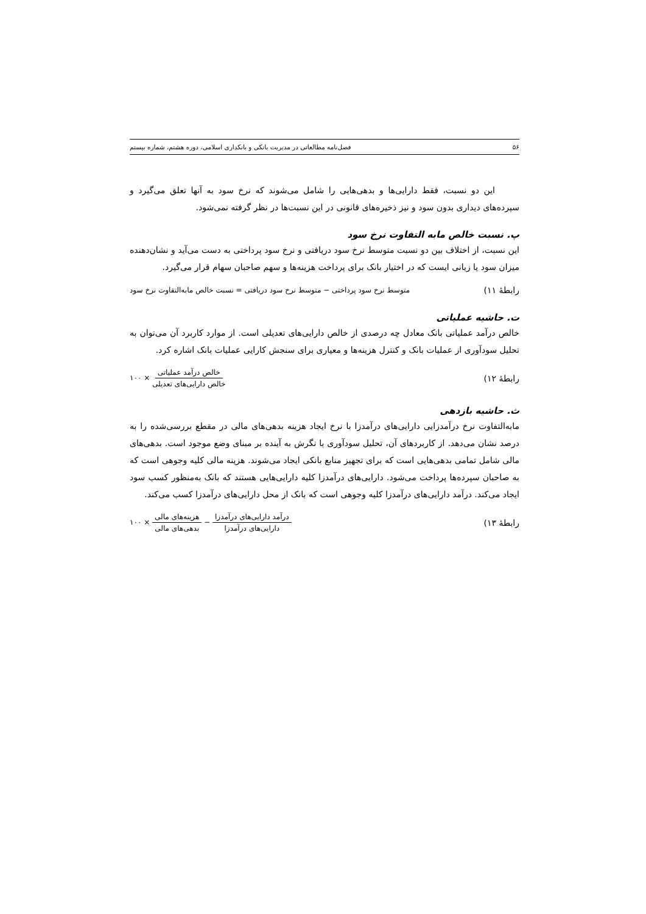۵۶ فصل‌نامه مطالعاتی در مدیریت بانکی و بانکداری اسلامی، دوره هشتم، شماره بیستم
این دو نسبت، فقط دارایی‌ها و بدهی‌هایی را شامل می‌شوند که نرخ سود به آنها تعلق می‌گیرد و سپرده‌های دیداری بدون سود و نیز ذخیره‌های قانونی در این نسبت‌ها در نظر گرفته نمی‌شود.
پ. نسبت خالص مابه التفاوت نرخ سود
این نسبت، از اختلاف بین دو نسبت متوسط نرخ سود دریافتی و نرخ سود پرداختی به دست می‌آید و نشان‌دهنده میزان سود یا زیانی ایست که در اختیار بانک برای پرداخت هزینه‌ها و سهم صاحبان سهام قرار می‌گیرد.
رابطۀ ۱۱) متوسط نرخ سود پرداختی − متوسط نرخ سود دریافتی = نسبت خالص مابه‌التفاوت نرخ سود
ت. حاشیه عملیاتی
خالص درآمد عملیاتی بانک معادل چه درصدی از خالص دارایی‌های تعدیلی است. از موارد کاربرد آن می‌توان به تحلیل سودآوری از عملیات بانک و کنترل هزینه‌ها و معیاری برای سنجش کارایی عملیات بانک اشاره کرد.
رابطۀ ۱۲) خالص درآمد عملیاتی خالص دارایی‌های تعدیلی × ۱۰۰
ث. حاشیه بازدهی
مابه‌التفاوت نرخ درآمدزایی دارایی‌های درآمدزا با نرخ ایجاد هزینه بدهی‌های مالی در مقطع بررسی‌شده را به درصد نشان می‌دهد. از کاربردهای آن، تحلیل سودآوری با نگرش به آینده بر مبنای وضع موجود است. بدهی‌های مالی شامل تمامی بدهی‌هایی است که برای تجهیز منابع بانکی ایجاد می‌شوند. هزینه مالی کلیه وجوهی است که به صاحبان سپرده‌ها پرداخت می‌شود. دارایی‌های درآمدزا کلیه دارایی‌هایی هستند که بانک به‌منظور کسب سود ایجاد می‌کند. درآمد دارایی‌های درآمدزا کلیه وجوهی است که بانک از محل دارایی‌های درآمدزا کسب می‌کند.
رابطۀ ۱۳) درآمد دارایی‌های درآمدزا دارایی‌های درآمدزا − هزینه‌های مالی بدهی‌های مالی × ۱۰۰